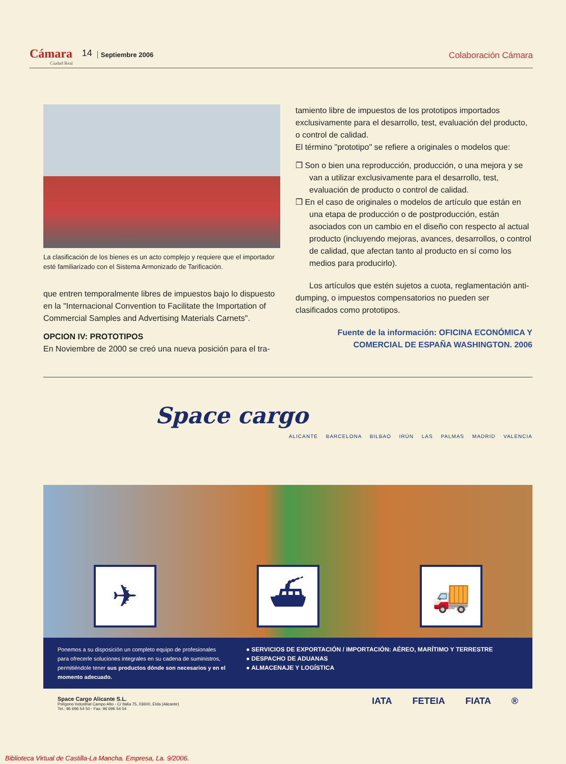Cámara
Ciudad Real
14
Septiembre 2006
Colaboración Cámara
La clasificación de los bienes es un acto complejo y requiere que el importador esté familiarizado con el Sistema Armonizado de Tarificación.
que entren temporalmente libres de impuestos bajo lo dispuesto en la "Internacional Convention to Facilitate the Importation of Commercial Samples and Advertising Materials Carnets".
OPCION IV: PROTOTIPOS
En Noviembre de 2000 se creó una nueva posición para el tra-
tamiento libre de impuestos de los prototipos importados exclusivamente para el desarrollo, test, evaluación del producto, o control de calidad.
El término "prototipo" se refiere a originales o modelos que:
❒ Son o bien una reproducción, producción, o una mejora y se van a utilizar exclusivamente para el desarrollo, test, evaluación de producto o control de calidad.
❒ En el caso de originales o modelos de artículo que están en una etapa de producción o de postproducción, están asociados con un cambio en el diseño con respecto al actual producto (incluyendo mejoras, avances, desarrollos, o control de calidad, que afectan tanto al producto en sí como los medios para producirlo).
Los artículos que estén sujetos a cuota, reglamentación anti-dumping, o impuestos compensatorios no pueden ser clasificados como prototipos.
Fuente de la información: OFICINA ECONÓMICA Y COMERCIAL DE ESPAÑA WASHINGTON. 2006
Space cargo
ALICANTE BARCELONA BILBAO IRÚN LAS PALMAS MADRID VALENCIA
✈
⛴
🚚
Ponemos a su disposición un completo equipo de profesionales para ofrecerle soluciones integrales en su cadena de suministros, permitiéndole tener sus productos dónde son necesarios y en el momento adecuado.
● SERVICIOS DE EXPORTACIÓN / IMPORTACIÓN: AÉREO, MARÍTIMO Y TERRESTRE
● DESPACHO DE ADUANAS
● ALMACENAJE Y LOGÍSTICA
Space Cargo Alicante S.L.
Polígono Industrial Campo Alto - C/ Italia 75, 03600, Elda (Alicante)
Tel.: 96 696 54 50 - Fax: 96 696 54 54
IATA FETEIA FIATA ®
Biblioteca Virtual de Castilla-La Mancha. Empresa, La. 9/2006.